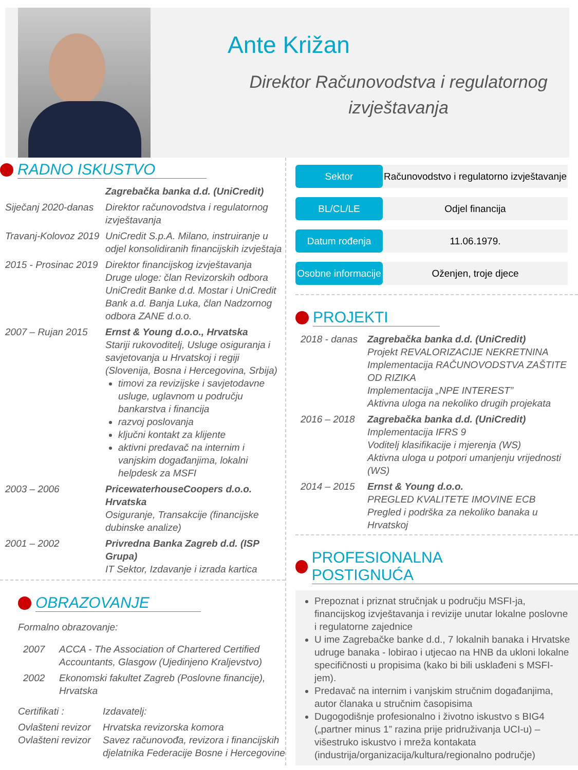Ante Križan
Direktor Računovodstva i regulatornog
izvještavanja
RADNO ISKUSTVO
Zagrebačka banka d.d. (UniCredit)
Siječanj 2020-danas
Direktor računovodstva i regulatornog izvještavanja
Travanj-Kolovoz 2019
UniCredit S.p.A. Milano, instruiranje u odjel konsolidiranih financijskih izvještaja
2015 - Prosinac 2019
Direktor financijskog izvještavanja
Druge uloge: član Revizorskih odbora UniCredit Banke d.d. Mostar i UniCredit Bank a.d. Banja Luka, član Nadzornog odbora ZANE d.o.o.
2007 – Rujan 2015 Ernst & Young d.o.o., Hrvatska
Stariji rukovoditelj, Usluge osiguranja i savjetovanja u Hrvatskoj i regiji (Slovenija, Bosna i Hercegovina, Srbija)
timovi za revizijske i savjetodavne usluge, uglavnom u području bankarstva i financija
razvoj poslovanja
ključni kontakt za klijente
aktivni predavač na internim i vanjskim događanjima, lokalni helpdesk za MSFI
2003 – 2006 PricewaterhouseCoopers d.o.o. Hrvatska
Osiguranje, Transakcije (financijske dubinske analize)
2001 – 2002 Privredna Banka Zagreb d.d. (ISP Grupa)
IT Sektor, Izdavanje i izrada kartica
OBRAZOVANJE
Formalno obrazovanje:
2007 ACCA - The Association of Chartered Certified Accountants, Glasgow (Ujedinjeno Kraljevstvo)
2002 Ekonomski fakultet Zagreb (Poslovne financije), Hrvatska
Certifikati : Izdavatelj:
Ovlašteni revizor
Ovlašteni revizor
Hrvatska revizorska komora
Savez računovođa, revizora i financijskih djelatnika Federacije Bosne i Hercegovine
| Sektor | Računovodstvo i regulatorno izvještavanje |
| BL/CL/LE | Odjel financija |
| Datum rođenja | 11.06.1979. |
| Osobne informacije | Oženjen, troje djece |
PROJEKTI
2018 - danas
Zagrebačka banka d.d. (UniCredit)
Projekt REVALORIZACIJE NEKRETNINA
Implementacija RAČUNOVODSTVA ZAŠTITE OD RIZIKA
Implementacija „NPE INTEREST”
Aktivna uloga na nekoliko drugih projekata
2016 – 2018 Zagrebačka banka d.d. (UniCredit)
Implementacija IFRS 9
Voditelj klasifikacije i mjerenja (WS)
Aktivna uloga u potpori umanjenju vrijednosti (WS)
2014 – 2015 Ernst & Young d.o.o.
PREGLED KVALITETE IMOVINE ECB
Pregled i podrška za nekoliko banaka u Hrvatskoj
PROFESIONALNA POSTIGNUĆA
Prepoznat i priznat stručnjak u području MSFI-ja, financijskog izvještavanja i revizije unutar lokalne poslovne i regulatorne zajednice
U ime Zagrebačke banke d.d., 7 lokalnih banaka i Hrvatske udruge banaka - lobirao i utjecao na HNB da ukloni lokalne specifičnosti u propisima (kako bi bili usklađeni s MSFI-jem).
Predavač na internim i vanjskim stručnim događanjima, autor članaka u stručnim časopisima
Dugogodišnje profesionalno i životno iskustvo s BIG4 („partner minus 1” razina prije pridruživanja UCI-u) – višestruko iskustvo i mreža kontakata (industrija/organizacija/kultura/regionalno područje)